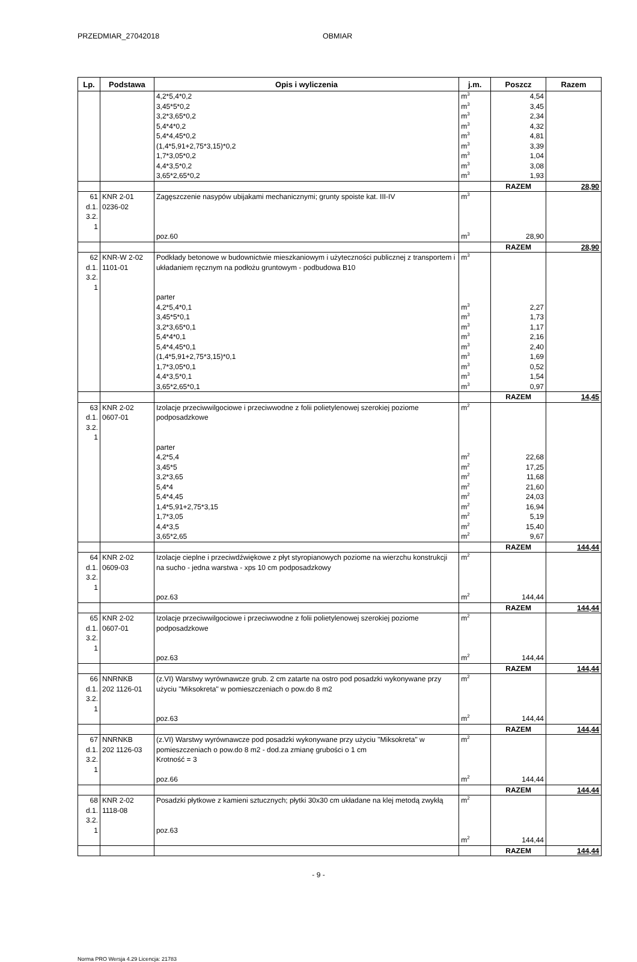PRZEDMIAR_27042018 OBMIAR
| Lp. | Podstawa | Opis i wyliczenia | j.m. | Poszcz | Razem |
| --- | --- | --- | --- | --- | --- |
| | | 4,2*5,4*0,2 3,45*5*0,2 3,2*3,65*0,2 5,4*4*0,2 5,4*4,45*0,2 (1,4*5,91+2,75*3,15)*0,2 1,7*3,05*0,2 4,4*3,5*0,2 3,65*2,65*0,2 | m<sup>3</sup> m<sup>3</sup> m<sup>3</sup> m<sup>3</sup> m<sup>3</sup> m<sup>3</sup> m<sup>3</sup> m<sup>3</sup> m<sup>3</sup> | 4,54 3,45 2,34 4,32 4,81 3,39 1,04 3,08 1,93 | |
| | | | | RAZEM | 28,90 |
| 61 d.1. 3.2. 1 | KNR 2-01 0236-02 | Zagęszczenie nasypów ubijakami mechanicznymi; grunty spoiste kat. III-IV poz.60 | m<sup>3</sup> m<sup>3</sup> | 28,90 | |
| | | | | RAZEM | 28,90 |
| 62 d.1. 3.2. 1 | KNR-W 2-02 1101-01 | Podkłady betonowe w budownictwie mieszkaniowym i użyteczności publicznej z transportem i układaniem ręcznym na podłożu gruntowym - podbudowa B10 parter 4,2*5,4*0,1 3,45*5*0,1 3,2*3,65*0,1 5,4*4*0,1 5,4*4,45*0,1 (1,4*5,91+2,75*3,15)*0,1 1,7*3,05*0,1 4,4*3,5*0,1 3,65*2,65*0,1 | m<sup>3</sup> m<sup>3</sup> m<sup>3</sup> m<sup>3</sup> m<sup>3</sup> m<sup>3</sup> m<sup>3</sup> m<sup>3</sup> m<sup>3</sup> m<sup>3</sup> | 2,27 1,73 1,17 2,16 2,40 1,69 0,52 1,54 0,97 | |
| | | | | RAZEM | 14,45 |
| 63 d.1. 3.2. 1 | KNR 2-02 0607-01 | Izolacje przeciwwilgociowe i przeciwwodne z folii polietylenowej szerokiej poziome podposadzkowe parter 4,2*5,4 3,45*5 3,2*3,65 5,4*4 5,4*4,45 1,4*5,91+2,75*3,15 1,7*3,05 4,4*3,5 3,65*2,65 | m<sup>2</sup> m<sup>2</sup> m<sup>2</sup> m<sup>2</sup> m<sup>2</sup> m<sup>2</sup> m<sup>2</sup> m<sup>2</sup> m<sup>2</sup> m<sup>2</sup> | 22,68 17,25 11,68 21,60 24,03 16,94 5,19 15,40 9,67 | |
| | | | | RAZEM | 144,44 |
| 64 d.1. 3.2. 1 | KNR 2-02 0609-03 | Izolacje cieplne i przeciwdźwiękowe z płyt styropianowych poziome na wierzchu konstrukcji na sucho - jedna warstwa - xps 10 cm podposadzkowy poz.63 | m<sup>2</sup> m<sup>2</sup> | 144,44 | |
| | | | | RAZEM | 144,44 |
| 65 d.1. 3.2. 1 | KNR 2-02 0607-01 | Izolacje przeciwwilgociowe i przeciwwodne z folii polietylenowej szerokiej poziome podposadzkowe poz.63 | m<sup>2</sup> m<sup>2</sup> | 144,44 | |
| | | | | RAZEM | 144,44 |
| 66 d.1. 3.2. 1 | NNRNKB 202 1126-01 | (z.VI) Warstwy wyrównawcze grub. 2 cm zatarte na ostro pod posadzki wykonywane przy użyciu "Miksokreta" w pomieszczeniach o pow.do 8 m2 poz.63 | m<sup>2</sup> m<sup>2</sup> | 144,44 | |
| | | | | RAZEM | 144,44 |
| 67 d.1. 3.2. 1 | NNRNKB 202 1126-03 | (z.VI) Warstwy wyrównawcze pod posadzki wykonywane przy użyciu "Miksokreta" w pomieszczeniach o pow.do 8 m2 - dod.za zmianę grubości o 1 cm Krotność = 3 poz.66 | m<sup>2</sup> m<sup>2</sup> | 144,44 | |
| | | | | RAZEM | 144,44 |
| 68 d.1. 3.2. 1 | KNR 2-02 1118-08 | Posadzki płytkowe z kamieni sztucznych; płytki 30x30 cm układane na klej metodą zwykłą poz.63 | m<sup>2</sup> m<sup>2</sup> | 144,44 | |
| | | | | RAZEM | 144,44 |
- 9 -
Norma PRO Wersja 4.29 Licencja: 21783